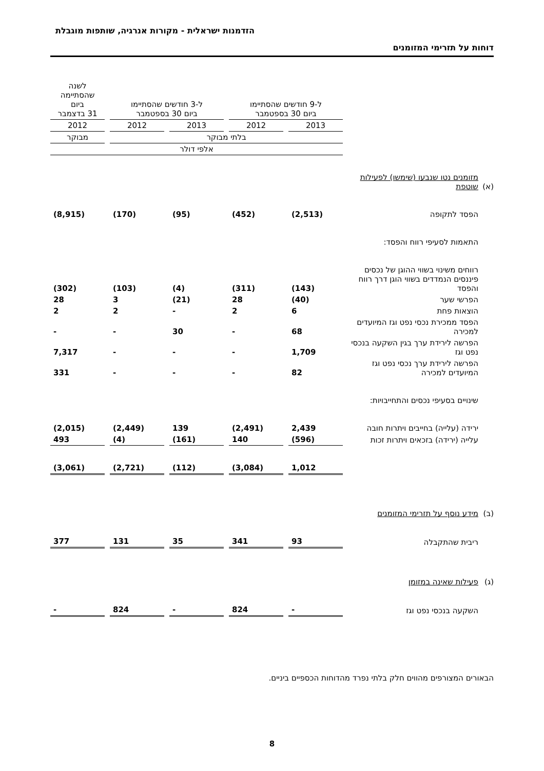הזדמנות ישראלית - מקורות אנרגיה, שותפות מוגבלת
דוחות על תזרימי המזומנים
| | | ל-9 חודשים שהסתיימו ביום 30 בספטמבר | | | | ל-3 חודשים שהסתיימו ביום 30 בספטמבר | | | | לשנה שהסתיימה ביום 31 בדצמבר |
| --- | --- | --- | --- | --- | --- | --- | --- | --- | --- | --- |
| | | 2013 | | 2012 | | 2013 | | 2012 | | 2012 |
| | | בלתי מבוקר | | | | | | | | מבוקר |
| | | אלפי דולר | | | | | | | | |
| (א) | מזומנים נטו שנבעו (שימשו) לפעילות שוטפת | | | | | | | | | |
| | הפסד לתקופה | (2,513) | | (452) | | (95) | | (170) | | (8,915) |
| | התאמות לסעיפי רווח והפסד: | | | | | | | | | |
| | רווחים משינוי בשווי ההוגן של נכסים פיננסים הנמדדים בשווי הוגן דרך רווח והפסד | (143) | | (311) | | (4) | | (103) | | (302) |
| | הפרשי שער | (40) | | 28 | | (21) | | 3 | | 28 |
| | הוצאות פחת | 6 | | 2 | | - | | 2 | | 2 |
| | הפסד ממכירת נכסי נפט וגז המיועדים למכירה | 68 | | - | | 30 | | - | | - |
| | הפרשה לירידת ערך בגין השקעה בנכסי נפט וגז | 1,709 | | - | | - | | - | | 7,317 |
| | הפרשה לירידת ערך נכסי נפט וגז המיועדים למכירה | 82 | | - | | - | | - | | 331 |
| | שינויים בסעיפי נכסים והתחייבויות: | | | | | | | | | |
| | ירידה (עלייה) בחייבים ויתרות חובה | 2,439 | | (2,491) | | 139 | | (2,449) | | (2,015) |
| | עלייה (ירידה) בזכאים ויתרות זכות | (596) | | 140 | | (161) | | (4) | | 493 |
| | | 1,012 | | (3,084) | | (112) | | (2,721) | | (3,061) |
| (ב) | מידע נוסף על תזרימי המזומנים | | | | | | | | | |
| | ריבית שהתקבלה | 93 | | 341 | | 35 | | 131 | | 377 |
| (ג) | פעילות שאינה במזומן | | | | | | | | | |
| | השקעה בנכסי נפט וגז | - | | 824 | | - | | 824 | | - |
הבאורים המצורפים מהווים חלק בלתי נפרד מהדוחות הכספיים ביניים.
8